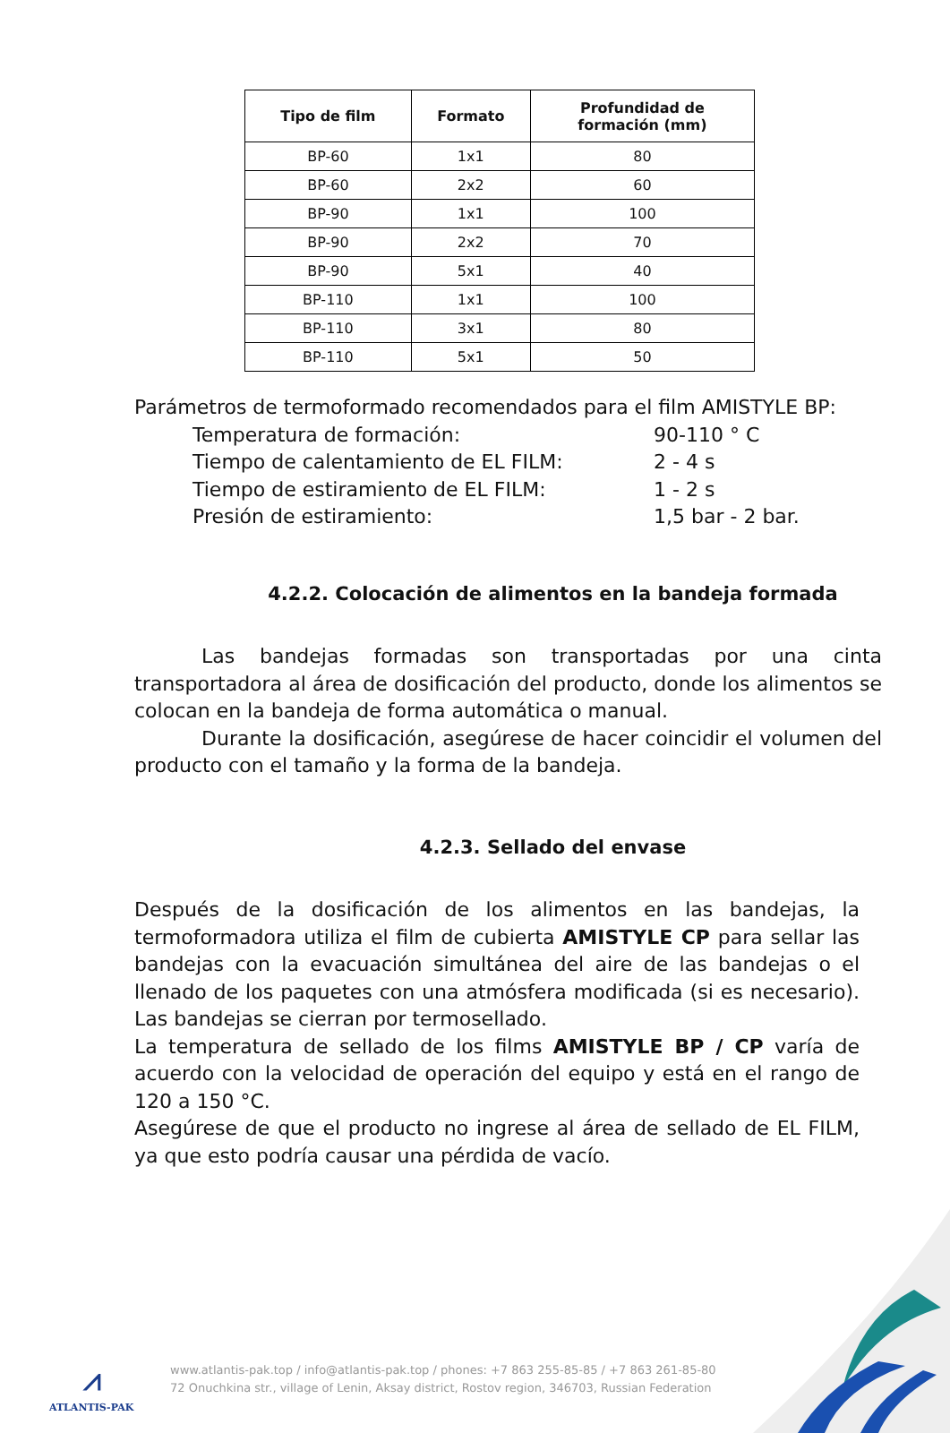| Tipo de film | Formato | Profundidad de formación (mm) |
| --- | --- | --- |
| BP-60 | 1x1 | 80 |
| BP-60 | 2x2 | 60 |
| BP-90 | 1x1 | 100 |
| BP-90 | 2x2 | 70 |
| BP-90 | 5x1 | 40 |
| BP-110 | 1x1 | 100 |
| BP-110 | 3x1 | 80 |
| BP-110 | 5x1 | 50 |
Parámetros de termoformado recomendados para el film AMISTYLE BP:
Temperatura de formación: 90-110 ° C
Tiempo de calentamiento de EL FILM: 2 - 4 s
Tiempo de estiramiento de EL FILM: 1 - 2 s
Presión de estiramiento: 1,5 bar - 2 bar.
4.2.2. Colocación de alimentos en la bandeja formada
Las bandejas formadas son transportadas por una cinta transportadora al área de dosificación del producto, donde los alimentos se colocan en la bandeja de forma automática o manual.
Durante la dosificación, asegúrese de hacer coincidir el volumen del producto con el tamaño y la forma de la bandeja.
4.2.3. Sellado del envase
Después de la dosificación de los alimentos en las bandejas, la termoformadora utiliza el film de cubierta AMISTYLE CP para sellar las bandejas con la evacuación simultánea del aire de las bandejas o el llenado de los paquetes con una atmósfera modificada (si es necesario). Las bandejas se cierran por termosellado.
La temperatura de sellado de los films AMISTYLE BP / CP varía de acuerdo con la velocidad de operación del equipo y está en el rango de 120 a 150 °C.
Asegúrese de que el producto no ingrese al área de sellado de EL FILM, ya que esto podría causar una pérdida de vacío.
⩘
ATLANTIS-PAK
www.atlantis-pak.top / info@atlantis-pak.top / phones: +7 863 255-85-85 / +7 863 261-85-80
72 Onuchkina str., village of Lenin, Aksay district, Rostov region, 346703, Russian Federation